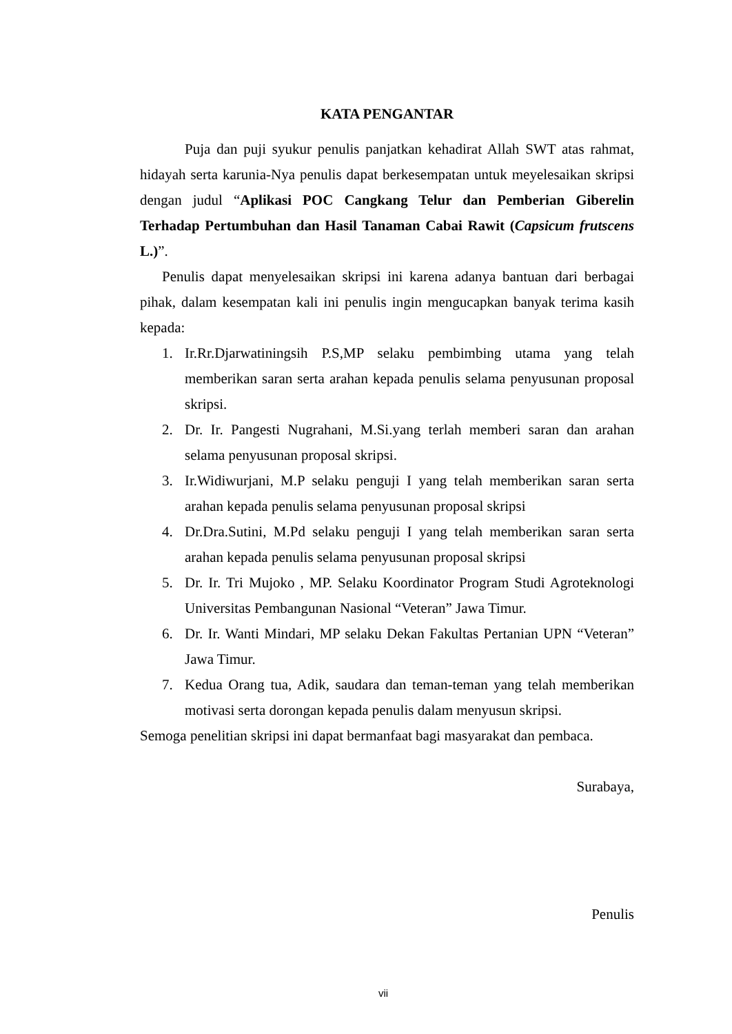KATA PENGANTAR
Puja dan puji syukur penulis panjatkan kehadirat Allah SWT atas rahmat, hidayah serta karunia-Nya penulis dapat berkesempatan untuk meyelesaikan skripsi dengan judul “Aplikasi POC Cangkang Telur dan Pemberian Giberelin Terhadap Pertumbuhan dan Hasil Tanaman Cabai Rawit (Capsicum frutscens L.)”.
Penulis dapat menyelesaikan skripsi ini karena adanya bantuan dari berbagai pihak, dalam kesempatan kali ini penulis ingin mengucapkan banyak terima kasih kepada:
1. Ir.Rr.Djarwatiningsih P.S,MP selaku pembimbing utama yang telah memberikan saran serta arahan kepada penulis selama penyusunan proposal skripsi.
2. Dr. Ir. Pangesti Nugrahani, M.Si.yang terlah memberi saran dan arahan selama penyusunan proposal skripsi.
3. Ir.Widiwurjani, M.P selaku penguji I yang telah memberikan saran serta arahan kepada penulis selama penyusunan proposal skripsi
4. Dr.Dra.Sutini, M.Pd selaku penguji I yang telah memberikan saran serta arahan kepada penulis selama penyusunan proposal skripsi
5. Dr. Ir. Tri Mujoko , MP. Selaku Koordinator Program Studi Agroteknologi Universitas Pembangunan Nasional “Veteran” Jawa Timur.
6. Dr. Ir. Wanti Mindari, MP selaku Dekan Fakultas Pertanian UPN “Veteran” Jawa Timur.
7. Kedua Orang tua, Adik, saudara dan teman-teman yang telah memberikan motivasi serta dorongan kepada penulis dalam menyusun skripsi.
Semoga penelitian skripsi ini dapat bermanfaat bagi masyarakat dan pembaca.
Surabaya,
Penulis
vii